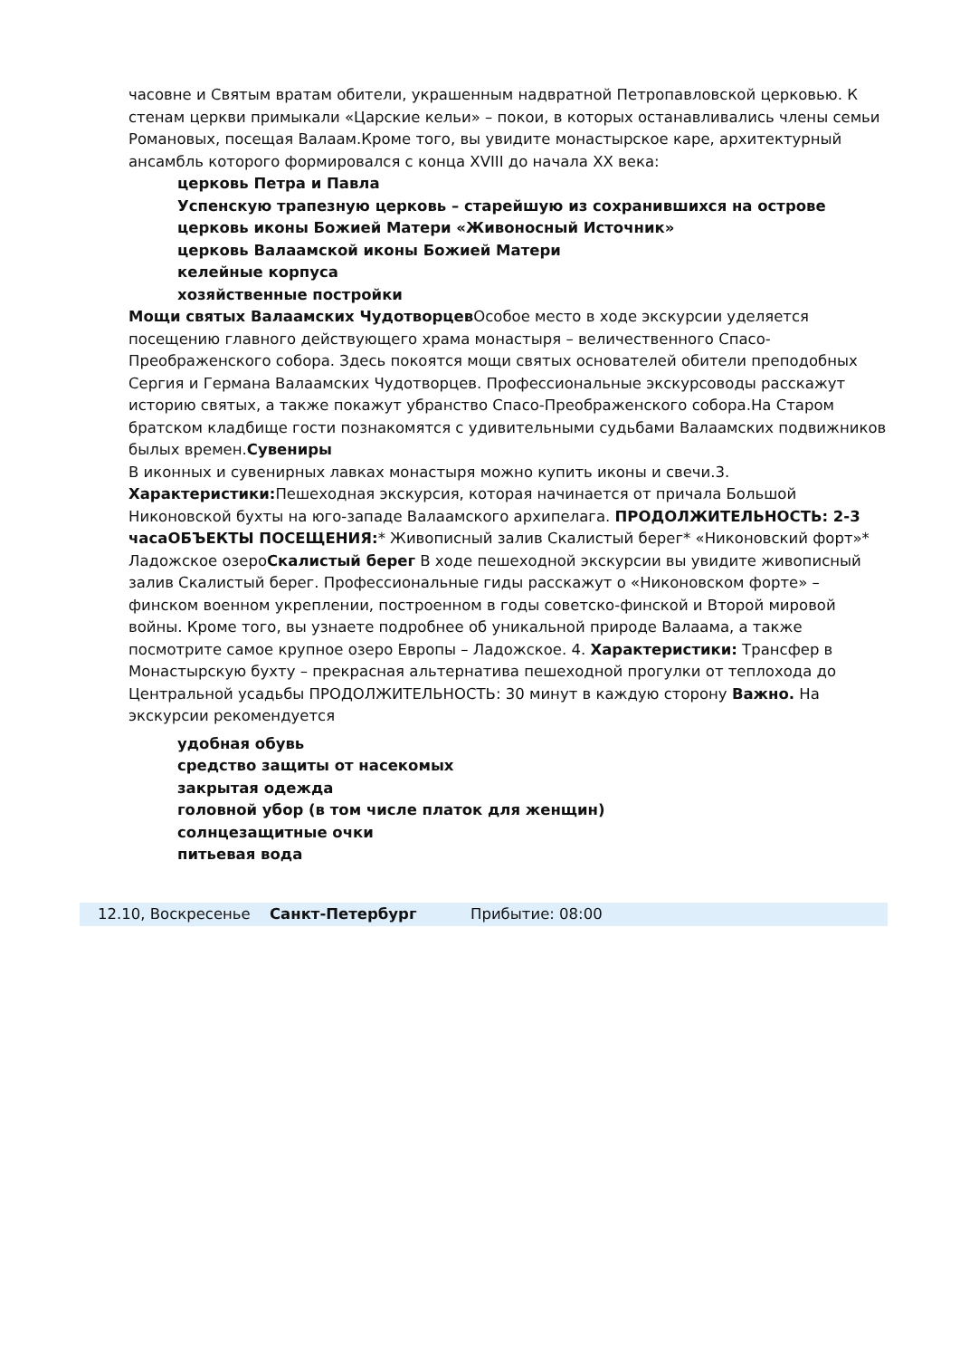часовне и Святым вратам обители, украшенным надвратной Петропавловской церковью. К стенам церкви примыкали «Царские кельи» – покои, в которых останавливались члены семьи Романовых, посещая Валаам.Кроме того, вы увидите монастырское каре, архитектурный ансамбль которого формировался с конца XVIII до начала XX века:
церковь Петра и Павла
Успенскую трапезную церковь – старейшую из сохранившихся на острове
церковь иконы Божией Матери «Живоносный Источник»
церковь Валаамской иконы Божией Матери
келейные корпуса
хозяйственные постройки
Мощи святых Валаамских Чудотворцев Особое место в ходе экскурсии уделяется посещению главного действующего храма монастыря – величественного Спасо-Преображенского собора. Здесь покоятся мощи святых основателей обители преподобных Сергия и Германа Валаамских Чудотворцев. Профессиональные экскурсоводы расскажут историю святых, а также покажут убранство Спасо-Преображенского собора.На Старом братском кладбище гости познакомятся с удивительными судьбами Валаамских подвижников былых времен.Сувениры
В иконных и сувенирных лавках монастыря можно купить иконы и свечи.3. Характеристики: Пешеходная экскурсия, которая начинается от причала Большой Никоновской бухты на юго-западе Валаамского архипелага. ПРОДОЛЖИТЕЛЬНОСТЬ: 2-3 часаОБЪЕКТЫ ПОСЕЩЕНИЯ:* Живописный залив Скалистый берег* «Никоновский форт»* Ладожское озероСкалистый берег В ходе пешеходной экскурсии вы увидите живописный залив Скалистый берег. Профессиональные гиды расскажут о «Никоновском форте» – финском военном укреплении, построенном в годы советско-финской и Второй мировой войны. Кроме того, вы узнаете подробнее об уникальной природе Валаама, а также посмотрите самое крупное озеро Европы – Ладожское. 4. Характеристики: Трансфер в Монастырскую бухту – прекрасная альтернатива пешеходной прогулки от теплохода до Центральной усадьбы ПРОДОЛЖИТЕЛЬНОСТЬ: 30 минут в каждую сторону Важно. На экскурсии рекомендуется
удобная обувь
средство защиты от насекомых
закрытая одежда
головной убор (в том числе платок для женщин)
солнцезащитные очки
питьевая вода
12.10, Воскресенье Санкт-Петербург Прибытие: 08:00